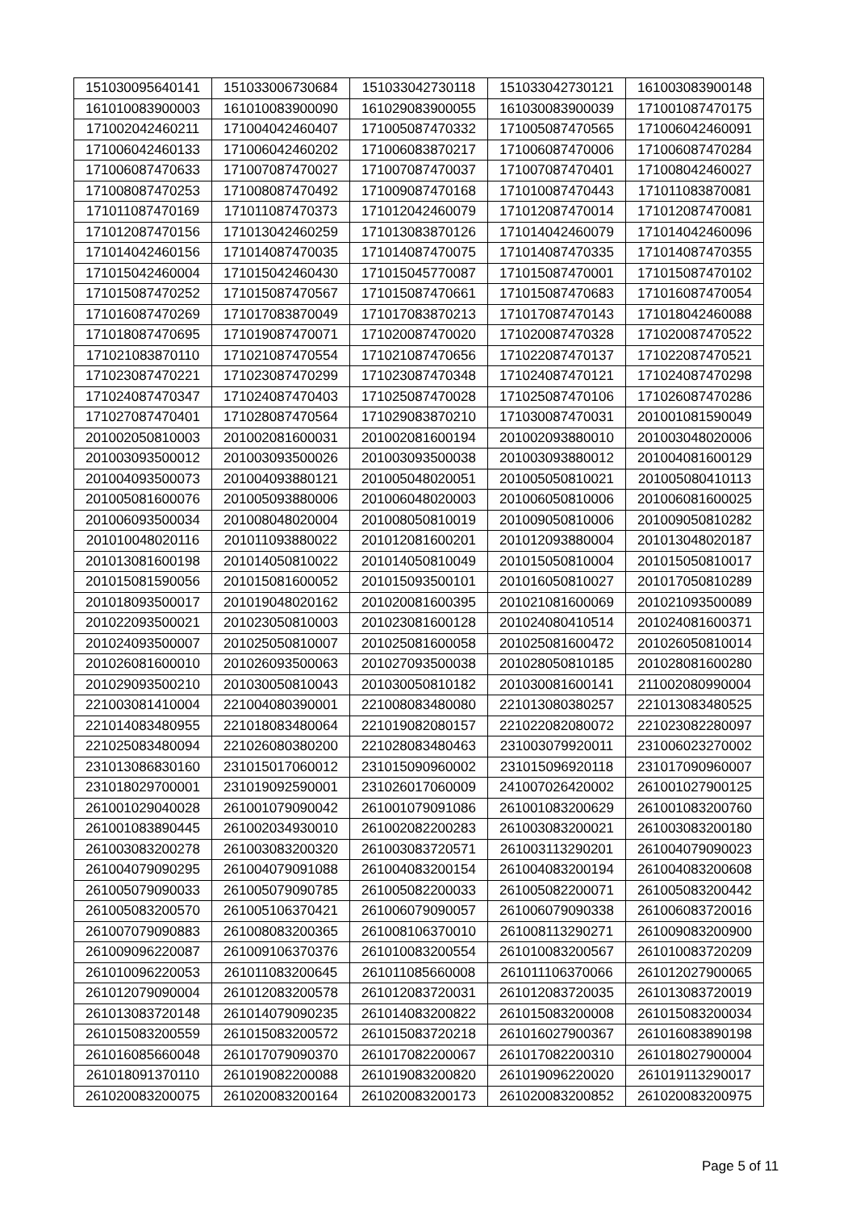| 151030095640141 | 151033006730684 | 151033042730118 | 151033042730121 | 161003083900148 |
| 161010083900003 | 161010083900090 | 161029083900055 | 161030083900039 | 171001087470175 |
| 171002042460211 | 171004042460407 | 171005087470332 | 171005087470565 | 171006042460091 |
| 171006042460133 | 171006042460202 | 171006083870217 | 171006087470006 | 171006087470284 |
| 171006087470633 | 171007087470027 | 171007087470037 | 171007087470401 | 171008042460027 |
| 171008087470253 | 171008087470492 | 171009087470168 | 171010087470443 | 171011083870081 |
| 171011087470169 | 171011087470373 | 171012042460079 | 171012087470014 | 171012087470081 |
| 171012087470156 | 171013042460259 | 171013083870126 | 171014042460079 | 171014042460096 |
| 171014042460156 | 171014087470035 | 171014087470075 | 171014087470335 | 171014087470355 |
| 171015042460004 | 171015042460430 | 171015045770087 | 171015087470001 | 171015087470102 |
| 171015087470252 | 171015087470567 | 171015087470661 | 171015087470683 | 171016087470054 |
| 171016087470269 | 171017083870049 | 171017083870213 | 171017087470143 | 171018042460088 |
| 171018087470695 | 171019087470071 | 171020087470020 | 171020087470328 | 171020087470522 |
| 171021083870110 | 171021087470554 | 171021087470656 | 171022087470137 | 171022087470521 |
| 171023087470221 | 171023087470299 | 171023087470348 | 171024087470121 | 171024087470298 |
| 171024087470347 | 171024087470403 | 171025087470028 | 171025087470106 | 171026087470286 |
| 171027087470401 | 171028087470564 | 171029083870210 | 171030087470031 | 201001081590049 |
| 201002050810003 | 201002081600031 | 201002081600194 | 201002093880010 | 201003048020006 |
| 201003093500012 | 201003093500026 | 201003093500038 | 201003093880012 | 201004081600129 |
| 201004093500073 | 201004093880121 | 201005048020051 | 201005050810021 | 201005080410113 |
| 201005081600076 | 201005093880006 | 201006048020003 | 201006050810006 | 201006081600025 |
| 201006093500034 | 201008048020004 | 201008050810019 | 201009050810006 | 201009050810282 |
| 201010048020116 | 201011093880022 | 201012081600201 | 201012093880004 | 201013048020187 |
| 201013081600198 | 201014050810022 | 201014050810049 | 201015050810004 | 201015050810017 |
| 201015081590056 | 201015081600052 | 201015093500101 | 201016050810027 | 201017050810289 |
| 201018093500017 | 201019048020162 | 201020081600395 | 201021081600069 | 201021093500089 |
| 201022093500021 | 201023050810003 | 201023081600128 | 201024080410514 | 201024081600371 |
| 201024093500007 | 201025050810007 | 201025081600058 | 201025081600472 | 201026050810014 |
| 201026081600010 | 201026093500063 | 201027093500038 | 201028050810185 | 201028081600280 |
| 201029093500210 | 201030050810043 | 201030050810182 | 201030081600141 | 211002080990004 |
| 221003081410004 | 221004080390001 | 221008083480080 | 221013080380257 | 221013083480525 |
| 221014083480955 | 221018083480064 | 221019082080157 | 221022082080072 | 221023082280097 |
| 221025083480094 | 221026080380200 | 221028083480463 | 231003079920011 | 231006023270002 |
| 231013086830160 | 231015017060012 | 231015090960002 | 231015096920118 | 231017090960007 |
| 231018029700001 | 231019092590001 | 231026017060009 | 241007026420002 | 261001027900125 |
| 261001029040028 | 261001079090042 | 261001079091086 | 261001083200629 | 261001083200760 |
| 261001083890445 | 261002034930010 | 261002082200283 | 261003083200021 | 261003083200180 |
| 261003083200278 | 261003083200320 | 261003083720571 | 261003113290201 | 261004079090023 |
| 261004079090295 | 261004079091088 | 261004083200154 | 261004083200194 | 261004083200608 |
| 261005079090033 | 261005079090785 | 261005082200033 | 261005082200071 | 261005083200442 |
| 261005083200570 | 261005106370421 | 261006079090057 | 261006079090338 | 261006083720016 |
| 261007079090883 | 261008083200365 | 261008106370010 | 261008113290271 | 261009083200900 |
| 261009096220087 | 261009106370376 | 261010083200554 | 261010083200567 | 261010083720209 |
| 261010096220053 | 261011083200645 | 261011085660008 | 261011106370066 | 261012027900065 |
| 261012079090004 | 261012083200578 | 261012083720031 | 261012083720035 | 261013083720019 |
| 261013083720148 | 261014079090235 | 261014083200822 | 261015083200008 | 261015083200034 |
| 261015083200559 | 261015083200572 | 261015083720218 | 261016027900367 | 261016083890198 |
| 261016085660048 | 261017079090370 | 261017082200067 | 261017082200310 | 261018027900004 |
| 261018091370110 | 261019082200088 | 261019083200820 | 261019096220020 | 261019113290017 |
| 261020083200075 | 261020083200164 | 261020083200173 | 261020083200852 | 261020083200975 |
Page 5 of 11